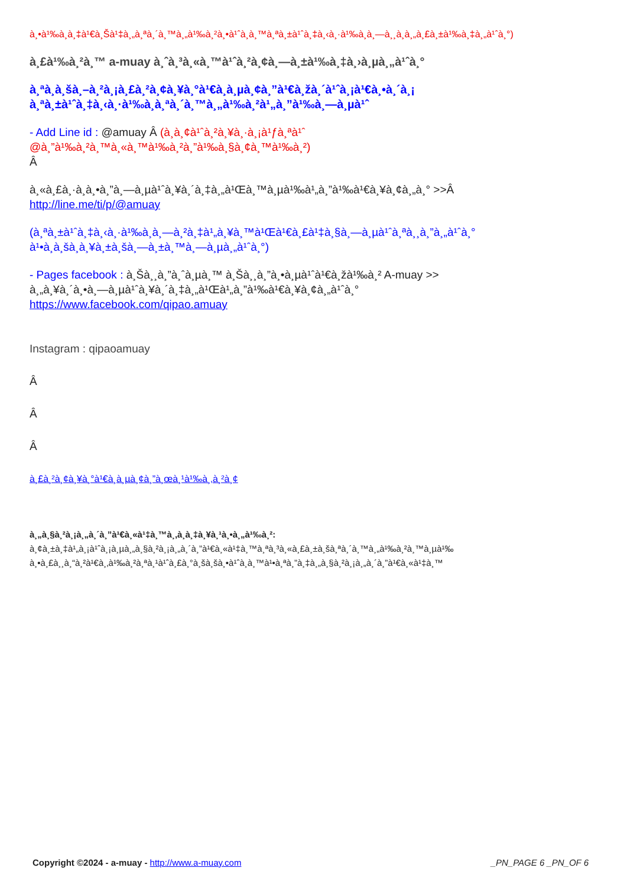à¸•à¹‰à¸­à¸‡à¹€à¸Šà¹‡à¸„à¸ªà¸´à¸™à¸„à¹‰à¸²à¸•à¹ˆà¸­à¸™à¸ªà¸±à¹ˆà¸‡à¸‹à¸·à¹‰à¸­à¸—à¸¸à¸à¸„à¸£à¸±à¹‰à¸‡à¸„à¹ˆà¸°)
à¸£à¹‰à¸²à¸™ a-muay à¸ˆà¸³à¸«à¸™à¹ˆà¸²à¸¢à¸—à¸±à¹‰à¸‡à¸›à¸µà¸„à¹ˆà¸°
à¸ªà¸­à¸šà¸–à¸²à¸¡à¸£à¸²à¸¢à¸¥à¸°à¹€à¸­à¸µà¸¢à¸”à¹€à¸žà¸´à¹ˆà¸¡à¹€à¸•à¸´à¸¡
à¸ªà¸±à¹ˆà¸‡à¸‹à¸·à¹‰à¸­à¸ªà¸´à¸™à¸„à¹‰à¸²à¹„à¸”à¹‰à¸—à¸µà¹ˆ
- Add Line id : @amuay Â (à¸­à¸¢à¹ˆà¸²à¸¥à¸·à¸¡à¹ƒà¸ªà¹ˆ
@à¸”à¹‰à¸²à¸™à¸«à¸™à¹‰à¸²à¸”à¹‰à¸§à¸¢à¸™à¹‰à¸²)
Â
à¸«à¸£à¸·à¸­à¸•à¸”à¸—à¸µà¹ˆà¸¥à¸´à¸‡à¸„à¹Œà¸™à¸µà¹‰à¹„à¸”à¹‰à¹€à¸¥à¸¢à¸„à¸° >>Â
http://line.me/ti/p/@amuay
(à¸ªà¸±à¹ˆà¸‡à¸‹à¸·à¹‰à¸­à¸—à¸²à¸‡à¹„à¸¥à¸™à¹Œà¹€à¸£à¹‡à¸§à¸—à¸µà¹ˆà¸ªà¸¸à¸”à¸„à¹ˆà¸°
à¹•à¸­à¸šà¸à¸¥à¸±à¸šà¸—à¸±à¸™à¸—à¸µà¸„à¹ˆà¸°)
- Pages facebook : à¸Šà¸¸à¸”à¸ˆà¸µà¸™ à¸Šà¸¸à¸”à¸•à¸µà¹ˆà¹€à¸žà¹‰à¸² A-muay >>
à¸„à¸¥à¸´à¸•à¸—à¸µà¹ˆà¸¥à¸´à¸‡à¸„à¹Œà¹„à¸”à¹‰à¹€à¸¥à¸¢à¸„à¹ˆà¸°
https://www.facebook.com/qipao.amuay
Instagram : qipaoamuay
Â
Â
Â
à¸£à¸²à¸¢à¸¥à¸°à¹€à¸­à¸µà¸¢à¸”à¸œà¸¹à¹‰à¸‚à¸²à¸¢
à¸„à¸§à¸²à¸¡à¸„à¸´à¸”à¹€à¸«à¹‡à¸™à¸‚à¸­à¸‡à¸¥à¸¹à¸•à¸„à¹‰à¸²:
à¸¢à¸±à¸‡à¹„à¸¡à¹ˆà¸¡à¸µà¸„à¸§à¸²à¸¡à¸„à¸´à¸”à¹€à¸«à¹‡à¸™à¸ªà¸³à¸«à¸£à¸±à¸šà¸ªà¸´à¸™à¸„à¹‰à¸²à¸™à¸µà¹‰
à¸•à¸£à¸¸à¸“à¸²à¹€à¸‚à¹‰à¸²à¸ªà¸¹à¹ˆà¸£à¸°à¸šà¸šà¸•à¹ˆà¸­à¸™à¹•à¸ªà¸”à¸‡à¸„à¸§à¸²à¸¡à¸„à¸´à¸”à¹€à¸«à¹‡à¸™
Copyright ©2024 - a-muay - http://www.a-muay.com _PN_PAGE 6 _PN_OF 6